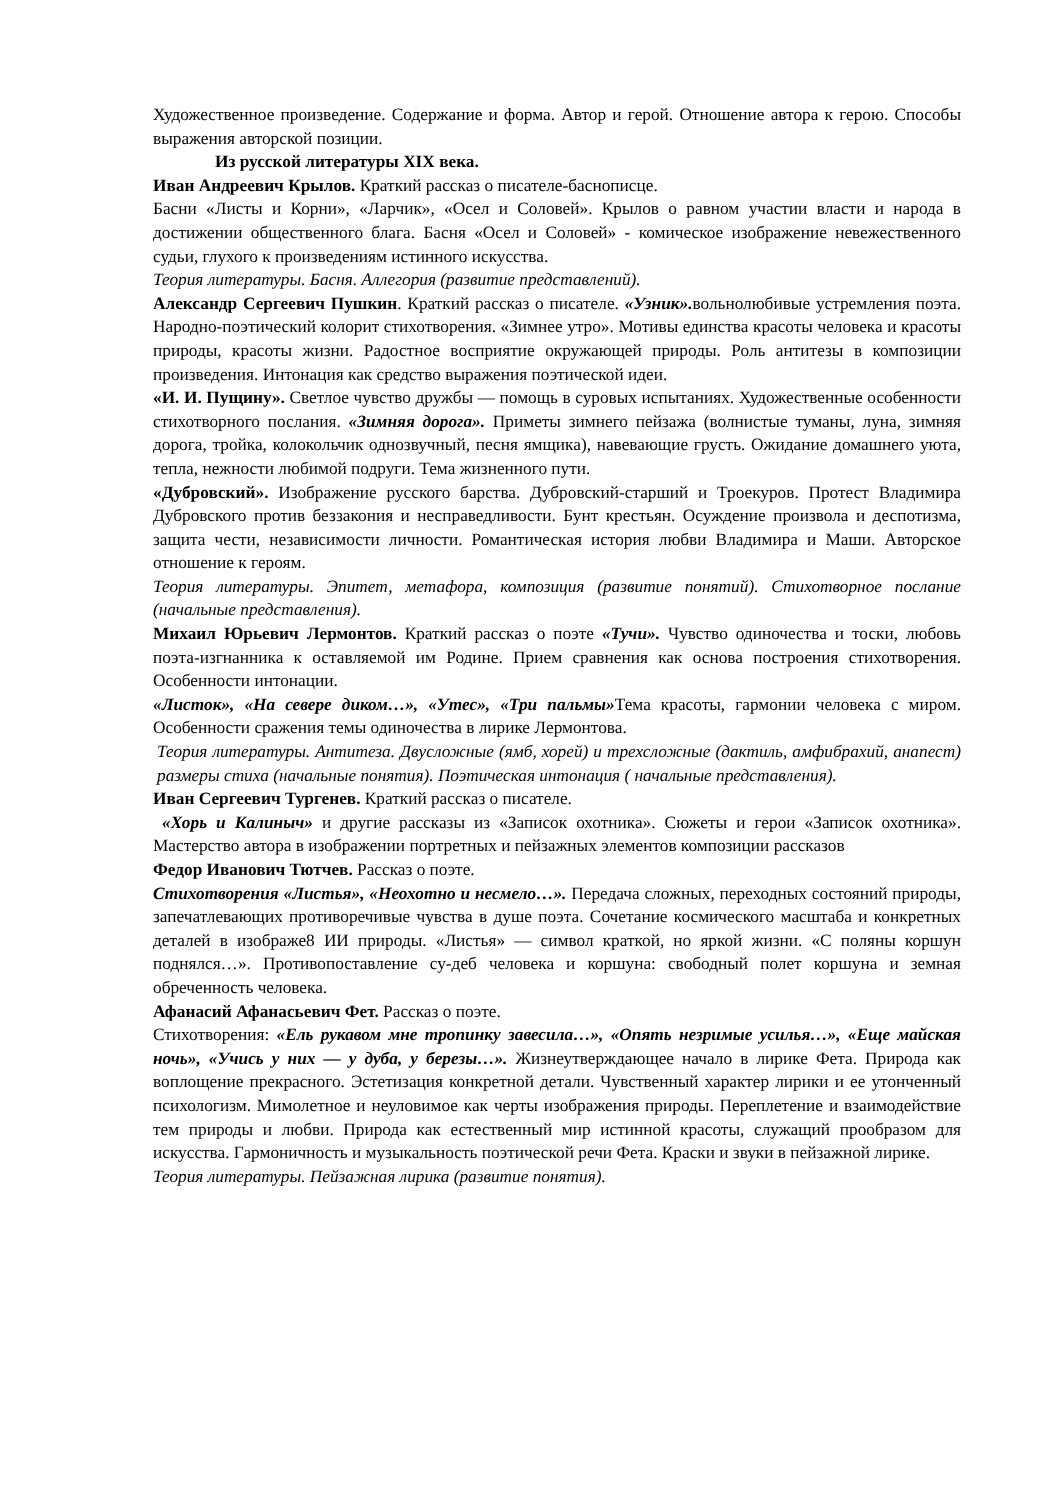Художественное произведение. Содержание и форма. Автор и герой. Отношение автора к герою. Способы выражения авторской позиции.
Из русской литературы XIX века.
Иван Андреевич Крылов. Краткий рассказ о писателе-баснописце.
Басни «Листы и Корни», «Ларчик», «Осел и Соловей». Крылов о равном участии власти и народа в достижении общественного блага. Басня «Осел и Соловей» - комическое изображение невежественного судьи, глухого к произведениям истинного искусства.
Теория литературы. Басня. Аллегория (развитие представлений).
Александр Сергеевич Пушкин. Краткий рассказ о писателе. «Узник». вольнолюбивые устремления поэта. Народно-поэтический колорит стихотворения. «Зимнее утро». Мотивы единства красоты человека и красоты природы, красоты жизни. Радостное восприятие окружающей природы. Роль антитезы в композиции произведения. Интонация как средство выражения поэтической идеи.
«И. И. Пущину». Светлое чувство дружбы — помощь в суровых испытаниях. Художественные особенности стихотворного послания. «Зимняя дорога». Приметы зимнего пейзажа (волнистые туманы, луна, зимняя дорога, тройка, колокольчик однозвучный, песня ямщика), навевающие грусть. Ожидание домашнего уюта, тепла, нежности любимой подруги. Тема жизненного пути.
«Дубровский». Изображение русского барства. Дубровский-старший и Троекуров. Протест Владимира Дубровского против беззакония и несправедливости. Бунт крестьян. Осуждение произвола и деспотизма, защита чести, независимости личности. Романтическая история любви Владимира и Маши. Авторское отношение к героям.
Теория литературы. Эпитет, метафора, композиция (развитие понятий). Стихотворное послание (начальные представления).
Михаил Юрьевич Лермонтов. Краткий рассказ о поэте «Тучи». Чувство одиночества и тоски, любовь поэта-изгнанника к оставляемой им Родине. Прием сравнения как основа построения стихотворения. Особенности интонации.
«Листок», «На севере диком…», «Утес», «Три пальмы»Тема красоты, гармонии человека с миром. Особенности сражения темы одиночества в лирике Лермонтова.
Теория литературы. Антитеза. Двусложные (ямб, хорей) и трехсложные (дактиль, амфибрахий, анапест) размеры стиха (начальные понятия). Поэтическая интонация ( начальные представления).
Иван Сергеевич Тургенев. Краткий рассказ о писателе.
«Хорь и Калиныч» и другие рассказы из «Записок охотника». Сюжеты и герои «Записок охотника». Мастерство автора в изображении портретных и пейзажных элементов композиции рассказов
Федор Иванович Тютчев. Рассказ о поэте.
Стихотворения «Листья», «Неохотно и несмело…». Передача сложных, переходных состояний природы, запечатлевающих противоречивые чувства в душе поэта. Сочетание космического масштаба и конкретных деталей в изображе8 ИИ природы. «Листья» — символ краткой, но яркой жизни. «С поляны коршун поднялся…». Противопоставление су-деб человека и коршуна: свободный полет коршуна и земная обреченность человека.
Афанасий Афанасьевич Фет. Рассказ о поэте.
Стихотворения: «Ель рукавом мне тропинку завесила…», «Опять незримые усилья…», «Еще майская ночь», «Учись у них — у дуба, у березы…». Жизнеутверждающее начало в лирике Фета. Природа как воплощение прекрасного. Эстетизация конкретной детали. Чувственный характер лирики и ее утонченный психологизм. Мимолетное и неуловимое как черты изображения природы. Переплетение и взаимодействие тем природы и любви. Природа как естественный мир истинной красоты, служащий прообразом для искусства. Гармоничность и музыкальность поэтической речи Фета. Краски и звуки в пейзажной лирике.
Теория литературы. Пейзажная лирика (развитие понятия).